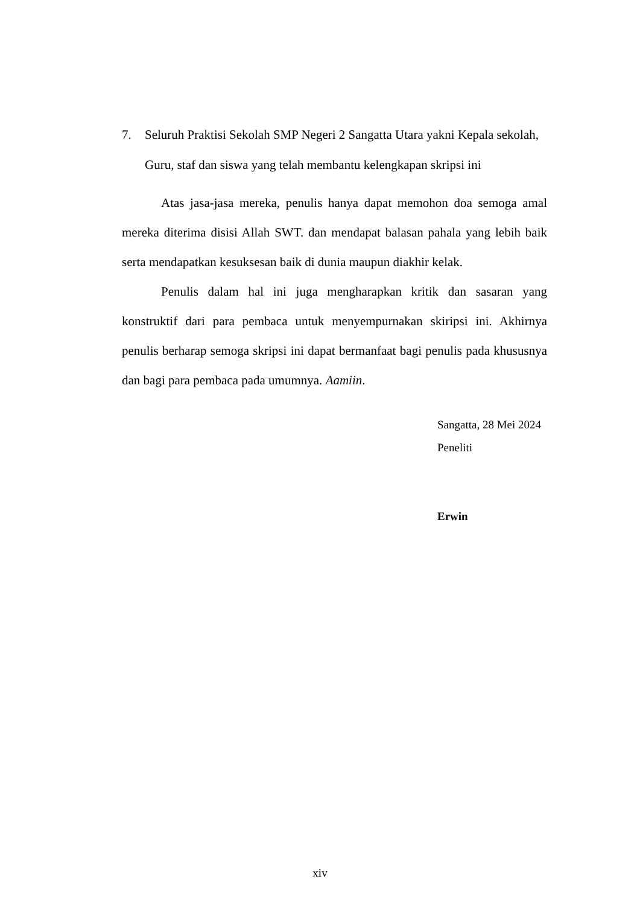7. Seluruh Praktisi Sekolah SMP Negeri 2 Sangatta Utara yakni Kepala sekolah, Guru, staf dan siswa yang telah membantu kelengkapan skripsi ini
Atas jasa-jasa mereka, penulis hanya dapat memohon doa semoga amal mereka diterima disisi Allah SWT. dan mendapat balasan pahala yang lebih baik serta mendapatkan kesuksesan baik di dunia maupun diakhir kelak.
Penulis dalam hal ini juga mengharapkan kritik dan sasaran yang konstruktif dari para pembaca untuk menyempurnakan skiripsi ini. Akhirnya penulis berharap semoga skripsi ini dapat bermanfaat bagi penulis pada khususnya dan bagi para pembaca pada umumnya. Aamiin.
Sangatta, 28 Mei 2024
Peneliti
Erwin
xiv